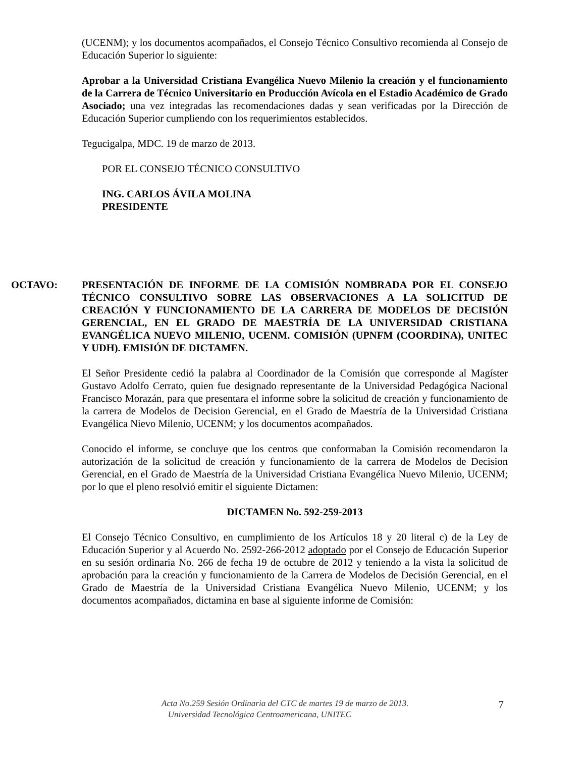(UCENM); y los documentos acompañados, el Consejo Técnico Consultivo recomienda al Consejo de Educación Superior lo siguiente:
Aprobar a la Universidad Cristiana Evangélica Nuevo Milenio la creación y el funcionamiento de la Carrera de Técnico Universitario en Producción Avícola en el Estadio Académico de Grado Asociado; una vez integradas las recomendaciones dadas y sean verificadas por la Dirección de Educación Superior cumpliendo con los requerimientos establecidos.
Tegucigalpa, MDC. 19 de marzo de 2013.
POR EL CONSEJO TÉCNICO CONSULTIVO
ING. CARLOS ÁVILA MOLINA
PRESIDENTE
OCTAVO: PRESENTACIÓN DE INFORME DE LA COMISIÓN NOMBRADA POR EL CONSEJO TÉCNICO CONSULTIVO SOBRE LAS OBSERVACIONES A LA SOLICITUD DE CREACIÓN Y FUNCIONAMIENTO DE LA CARRERA DE MODELOS DE DECISIÓN GERENCIAL, EN EL GRADO DE MAESTRÍA DE LA UNIVERSIDAD CRISTIANA EVANGÉLICA NUEVO MILENIO, UCENM. COMISIÓN (UPNFM (COORDINA), UNITEC Y UDH). EMISIÓN DE DICTAMEN.
El Señor Presidente cedió la palabra al Coordinador de la Comisión que corresponde al Magíster Gustavo Adolfo Cerrato, quien fue designado representante de la Universidad Pedagógica Nacional Francisco Morazán, para que presentara el informe sobre la solicitud de creación y funcionamiento de la carrera de Modelos de Decision Gerencial, en el Grado de Maestría de la Universidad Cristiana Evangélica Nievo Milenio, UCENM; y los documentos acompañados.
Conocido el informe, se concluye que los centros que conformaban la Comisión recomendaron la autorización de la solicitud de creación y funcionamiento de la carrera de Modelos de Decision Gerencial, en el Grado de Maestría de la Universidad Cristiana Evangélica Nuevo Milenio, UCENM; por lo que el pleno resolvió emitir el siguiente Dictamen:
DICTAMEN No. 592-259-2013
El Consejo Técnico Consultivo, en cumplimiento de los Artículos 18 y 20 literal c) de la Ley de Educación Superior y al Acuerdo No. 2592-266-2012 adoptado por el Consejo de Educación Superior en su sesión ordinaria No. 266 de fecha 19 de octubre de 2012 y teniendo a la vista la solicitud de aprobación para la creación y funcionamiento de la Carrera de Modelos de Decisión Gerencial, en el Grado de Maestría de la Universidad Cristiana Evangélica Nuevo Milenio, UCENM; y los documentos acompañados, dictamina en base al siguiente informe de Comisión:
Acta No.259 Sesión Ordinaria del CTC de martes 19 de marzo de 2013.
Universidad Tecnológica Centroamericana, UNITEC
7